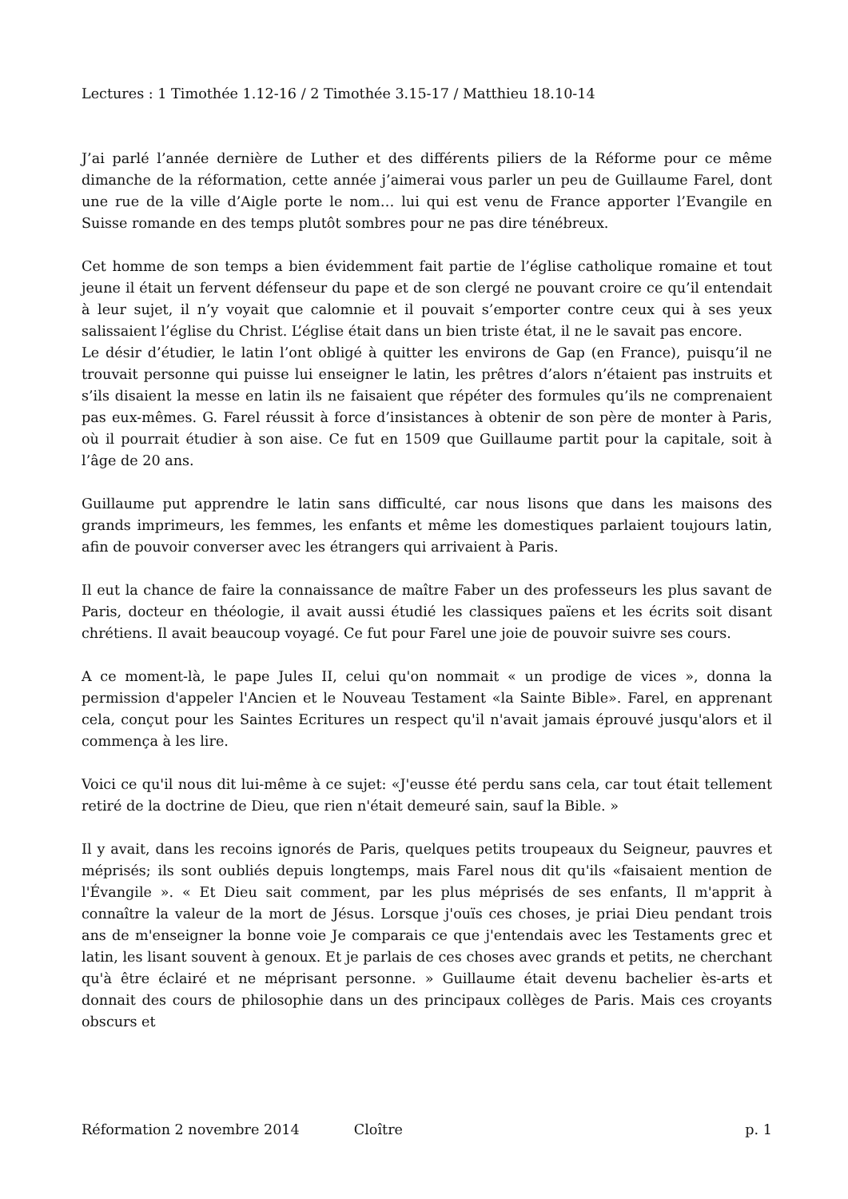Lectures : 1 Timothée 1.12-16 / 2 Timothée 3.15-17 / Matthieu 18.10-14
J’ai parlé l’année dernière de Luther et des différents piliers de la Réforme pour ce même dimanche de la réformation, cette année j’aimerai vous parler un peu de Guillaume Farel, dont une rue de la ville d’Aigle porte le nom… lui qui est venu de France apporter l’Evangile en Suisse romande en des temps plutôt sombres pour ne pas dire ténébreux.
Cet homme de son temps a bien évidemment fait partie de l’église catholique romaine et tout jeune il était un fervent défenseur du pape et de son clergé ne pouvant croire ce qu’il entendait à leur sujet, il n’y voyait que calomnie et il pouvait s’emporter contre ceux qui à ses yeux salissaient l’église du Christ. L’église était dans un bien triste état, il ne le savait pas encore.
Le désir d’étudier, le latin l’ont obligé à quitter les environs de Gap (en France), puisqu’il ne trouvait personne qui puisse lui enseigner le latin, les prêtres d’alors n’étaient pas instruits et s’ils disaient la messe en latin ils ne faisaient que répéter des formules qu’ils ne comprenaient pas eux-mêmes. G. Farel réussit à force d’insistances à obtenir de son père de monter à Paris, où il pourrait étudier à son aise. Ce fut en 1509 que Guillaume partit pour la capitale, soit à l’âge de 20 ans.
Guillaume put apprendre le latin sans difficulté, car nous lisons que dans les maisons des grands imprimeurs, les femmes, les enfants et même les domestiques parlaient toujours latin, afin de pouvoir converser avec les étrangers qui arrivaient à Paris.
Il eut la chance de faire la connaissance de maître Faber un des professeurs les plus savant de Paris, docteur en théologie, il avait aussi étudié les classiques païens et les écrits soit disant chrétiens. Il avait beaucoup voyagé. Ce fut pour Farel une joie de pouvoir suivre ses cours.
A ce moment-là, le pape Jules II, celui qu'on nommait « un prodige de vices », donna la permission d'appeler l'Ancien et le Nouveau Testament «la Sainte Bible». Farel, en apprenant cela, conçut pour les Saintes Ecritures un respect qu'il n'avait jamais éprouvé jusqu'alors et il commença à les lire.
Voici ce qu'il nous dit lui-même à ce sujet: «J'eusse été perdu sans cela, car tout était tellement retiré de la doctrine de Dieu, que rien n'était demeuré sain, sauf la Bible. »
Il y avait, dans les recoins ignorés de Paris, quelques petits troupeaux du Seigneur, pauvres et méprisés; ils sont oubliés depuis longtemps, mais Farel nous dit qu'ils «faisaient mention de l'Évangile ». « Et Dieu sait comment, par les plus méprisés de ses enfants, Il m'apprit à connaître la valeur de la mort de Jésus. Lorsque j'ouïs ces choses, je priai Dieu pendant trois ans de m'enseigner la bonne voie Je comparais ce que j'entendais avec les Testaments grec et latin, les lisant souvent à genoux. Et je parlais de ces choses avec grands et petits, ne cherchant qu'à être éclairé et ne méprisant personne. » Guillaume était devenu bachelier ès-arts et donnait des cours de philosophie dans un des principaux collèges de Paris. Mais ces croyants obscurs et
Réformation 2 novembre 2014 Cloître p. 1